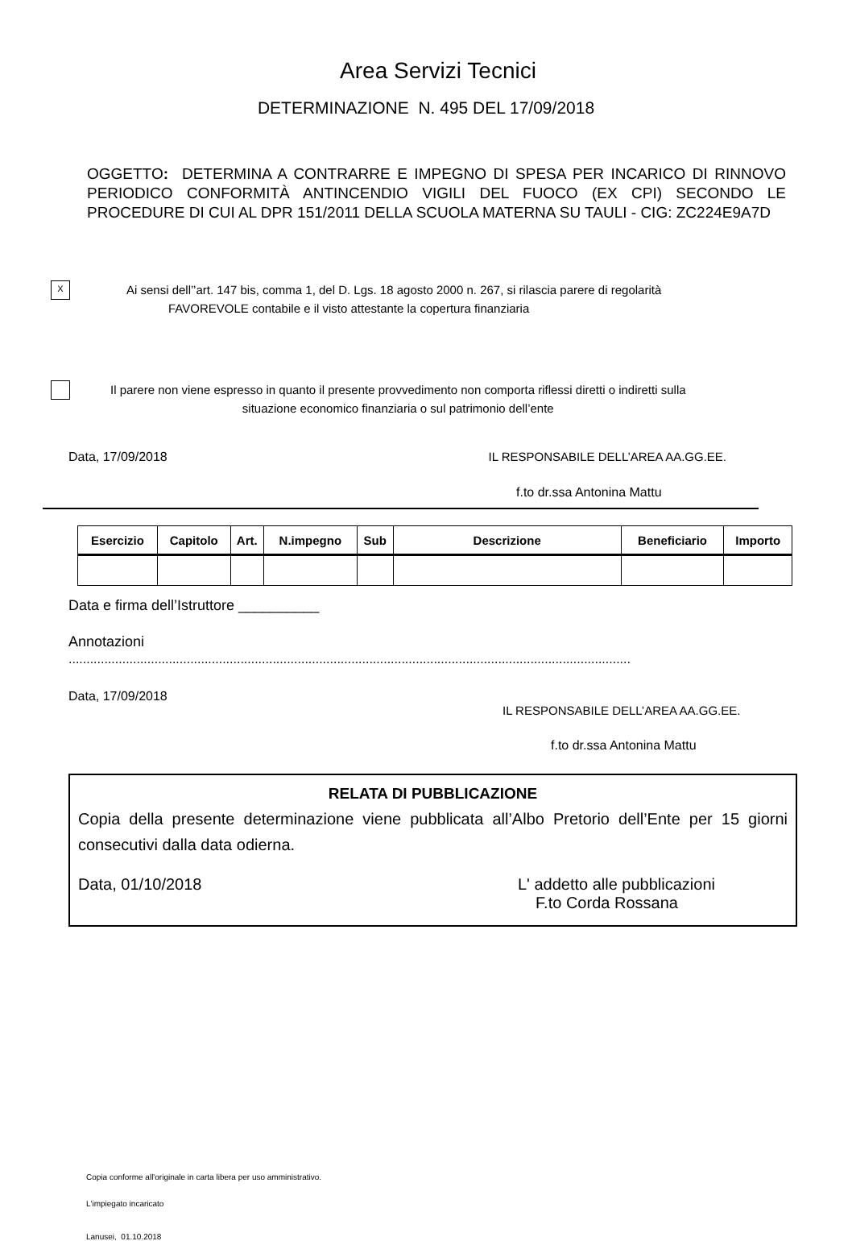Area Servizi Tecnici
DETERMINAZIONE N. 495 DEL 17/09/2018
OGGETTO: DETERMINA A CONTRARRE E IMPEGNO DI SPESA PER INCARICO DI RINNOVO PERIODICO CONFORMITÀ ANTINCENDIO VIGILI DEL FUOCO (EX CPI) SECONDO LE PROCEDURE DI CUI AL DPR 151/2011 DELLA SCUOLA MATERNA SU TAULI - CIG: ZC224E9A7D
X
Ai sensi dell’’art. 147 bis, comma 1, del D. Lgs. 18 agosto 2000 n. 267, si rilascia parere di regolarità
FAVOREVOLE contabile e il visto attestante la copertura finanziaria
Il parere non viene espresso in quanto il presente provvedimento non comporta riflessi diretti o indiretti sulla
situazione economico finanziaria o sul patrimonio dell’ente
Data, 17/09/2018 IL RESPONSABILE DELL’AREA AA.GG.EE.
f.to dr.ssa Antonina Mattu
| Esercizio | Capitolo | Art. | N.impegno | Sub | Descrizione | Beneficiario | Importo |
| --- | --- | --- | --- | --- | --- | --- | --- |
Data e firma dell’Istruttore __________
Annotazioni
.............................................................................................................................................................
Data, 17/09/2018
IL RESPONSABILE DELL’AREA AA.GG.EE.
f.to dr.ssa Antonina Mattu
RELATA DI PUBBLICAZIONE
Copia della presente determinazione viene pubblicata all’Albo Pretorio dell’Ente per 15 giorni consecutivi dalla data odierna.
Data, 01/10/2018 L' addetto alle pubblicazioni
F.to Corda Rossana
Copia conforme all'originale in carta libera per uso amministrativo.
L'impiegato incaricato
Lanusei, 01.10.2018